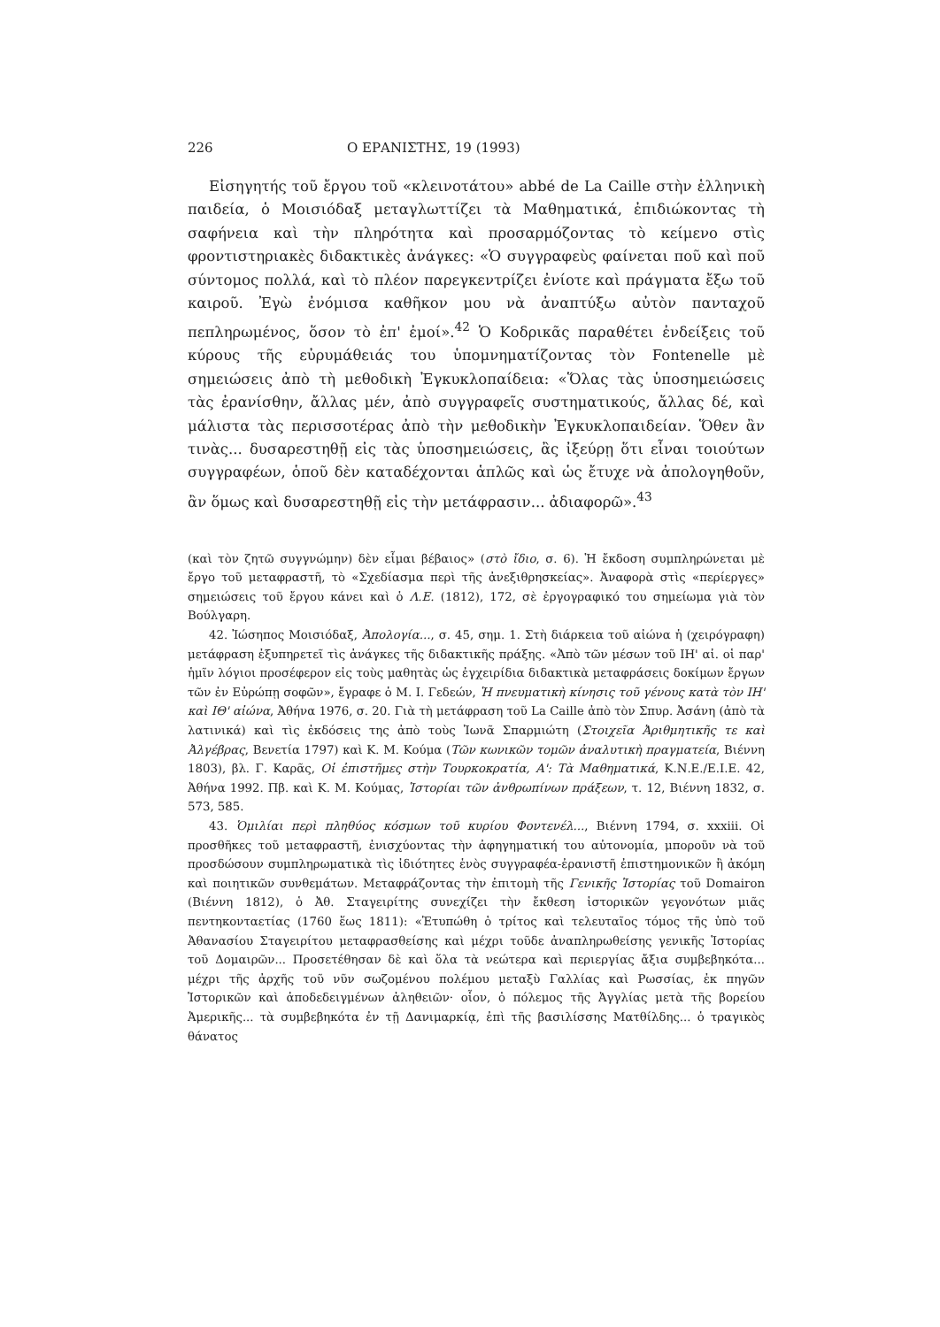226 Ο ΕΡΑΝΙΣΤΗΣ, 19 (1993)
Εἰσηγητής τοῦ ἔργου τοῦ «κλεινοτάτου» abbé de La Caille στὴν ἑλληνικὴ παιδεία, ὁ Μοισιόδαξ μεταγλωττίζει τὰ Μαθηματικά, ἐπιδιώκοντας τὴ σαφήνεια καὶ τὴν πληρότητα καὶ προσαρμόζοντας τὸ κείμενο στὶς φροντιστηριακὲς διδακτικὲς ἀνάγκες: «Ὁ συγγραφεὺς φαίνεται ποῦ καὶ ποῦ σύντομος πολλά, καὶ τὸ πλέον παρεγκεντρίζει ἐνίοτε καὶ πράγματα ἔξω τοῦ καιροῦ. Ἐγὼ ἐνόμισα καθῆκον μου νὰ ἀναπτύξω αὐτὸν πανταχοῦ πεπληρωμένος, ὅσον τὸ ἐπ' ἐμοί».<sup>42</sup> Ὁ Κοδρικᾶς παραθέτει ἐνδείξεις τοῦ κύρους τῆς εὐρυμάθειάς του ὑπομνηματίζοντας τὸν Fontenelle μὲ σημειώσεις ἀπὸ τὴ μεθοδικὴ Ἐγκυκλοπαίδεια: «Ὅλας τὰς ὑποσημειώσεις τὰς ἐρανίσθην, ἄλλας μέν, ἀπὸ συγγραφεῖς συστηματικούς, ἄλλας δέ, καὶ μάλιστα τὰς περισσοτέρας ἀπὸ τὴν μεθοδικὴν Ἐγκυκλοπαιδείαν. Ὅθεν ἂν τινὰς... δυσαρεστηθῇ εἰς τὰς ὑποσημειώσεις, ἂς ἰξεύρῃ ὅτι εἶναι τοιούτων συγγραφέων, ὁποῦ δὲν καταδέχονται ἁπλῶς καὶ ὡς ἔτυχε νὰ ἀπολογηθοῦν, ἂν ὅμως καὶ δυσαρεστηθῇ εἰς τὴν μετάφρασιν... ἀδιαφορῶ».<sup>43</sup>
(καὶ τὸν ζητῶ συγγνώμην) δὲν εἶμαι βέβαιος» (στὸ ἴδιο, σ. 6). Ἡ ἔκδοση συμπληρώνεται μὲ ἔργο τοῦ μεταφραστῆ, τὸ «Σχεδίασμα περὶ τῆς ἀνεξιθρησκείας». Ἀναφορὰ στὶς «περίεργες» σημειώσεις τοῦ ἔργου κάνει καὶ ὁ Λ.Ε. (1812), 172, σὲ ἐργογραφικό του σημείωμα γιὰ τὸν Βούλγαρη.
42. Ἰώσηπος Μοισιόδαξ, Ἀπολογία..., σ. 45, σημ. 1. Στὴ διάρκεια τοῦ αἰώνα ἡ (χειρόγραφη) μετάφραση ἐξυπηρετεῖ τὶς ἀνάγκες τῆς διδακτικῆς πράξης. «Ἀπὸ τῶν μέσων τοῦ ΙΗ' αἰ. οἱ παρ' ἡμῖν λόγιοι προσέφερον εἰς τοὺς μαθητὰς ὡς ἐγχειρίδια διδακτικὰ μεταφράσεις δοκίμων ἔργων τῶν ἐν Εὐρώπῃ σοφῶν», ἔγραφε ὁ Μ. Ι. Γεδεών, Ἡ πνευματικὴ κίνησις τοῦ γένους κατὰ τὸν ΙΗ' καὶ ΙΘ' αἰώνα, Ἀθήνα 1976, σ. 20. Γιὰ τὴ μετάφραση τοῦ La Caille ἀπὸ τὸν Σπυρ. Ἀσάνη (ἀπὸ τὰ λατινικά) καὶ τὶς ἐκδόσεις της ἀπὸ τοὺς Ἰωνᾶ Σπαρμιώτη (Στοιχεῖα Ἀριθμητικῆς τε καὶ Ἀλγέβρας, Βενετία 1797) καὶ Κ. Μ. Κούμα (Τῶν κωνικῶν τομῶν ἀναλυτικὴ πραγματεία, Βιέννη 1803), βλ. Γ. Καρᾶς, Οἱ ἐπιστῆμες στὴν Τουρκοκρατία, Α': Τὰ Μαθηματικά, Κ.Ν.Ε./Ε.Ι.Ε. 42, Ἀθήνα 1992. Πβ. καὶ Κ. Μ. Κούμας, Ἱστορίαι τῶν ἀνθρωπίνων πράξεων, τ. 12, Βιέννη 1832, σ. 573, 585.
43. Ὁμιλίαι περὶ πληθύος κόσμων τοῦ κυρίου Φοντενέλ..., Βιέννη 1794, σ. xxxiii. Οἱ προσθῆκες τοῦ μεταφραστῆ, ἐνισχύοντας τὴν ἀφηγηματική του αὐτονομία, μποροῦν νὰ τοῦ προσδώσουν συμπληρωματικὰ τὶς ἰδιότητες ἑνὸς συγγραφέα-ἐρανιστῆ ἐπιστημονικῶν ἢ ἀκόμη καὶ ποιητικῶν συνθεμάτων. Μεταφράζοντας τὴν ἐπιτομὴ τῆς Γενικῆς Ἱστορίας τοῦ Domairon (Βιέννη 1812), ὁ Ἀθ. Σταγειρίτης συνεχίζει τὴν ἔκθεση ἱστορικῶν γεγονότων μιᾶς πεντηκονταετίας (1760 ἕως 1811): «Ἐτυπώθη ὁ τρίτος καὶ τελευταῖος τόμος τῆς ὑπὸ τοῦ Ἀθανασίου Σταγειρίτου μεταφρασθείσης καὶ μέχρι τοῦδε ἀναπληρωθείσης γενικῆς Ἱστορίας τοῦ Δομαιρῶν... Προσετέθησαν δὲ καὶ ὅλα τὰ νεώτερα καὶ περιεργίας ἄξια συμβεβηκότα... μέχρι τῆς ἀρχῆς τοῦ νῦν σωζομένου πολέμου μεταξὺ Γαλλίας καὶ Ρωσσίας, ἐκ πηγῶν Ἱστορικῶν καὶ ἀποδεδειγμένων ἀληθειῶν· οἷον, ὁ πόλεμος τῆς Ἀγγλίας μετὰ τῆς βορείου Ἀμερικῆς... τὰ συμβεβηκότα ἐν τῇ Δανιμαρκίᾳ, ἐπὶ τῆς βασιλίσσης Ματθίλδης... ὁ τραγικὸς θάνατος